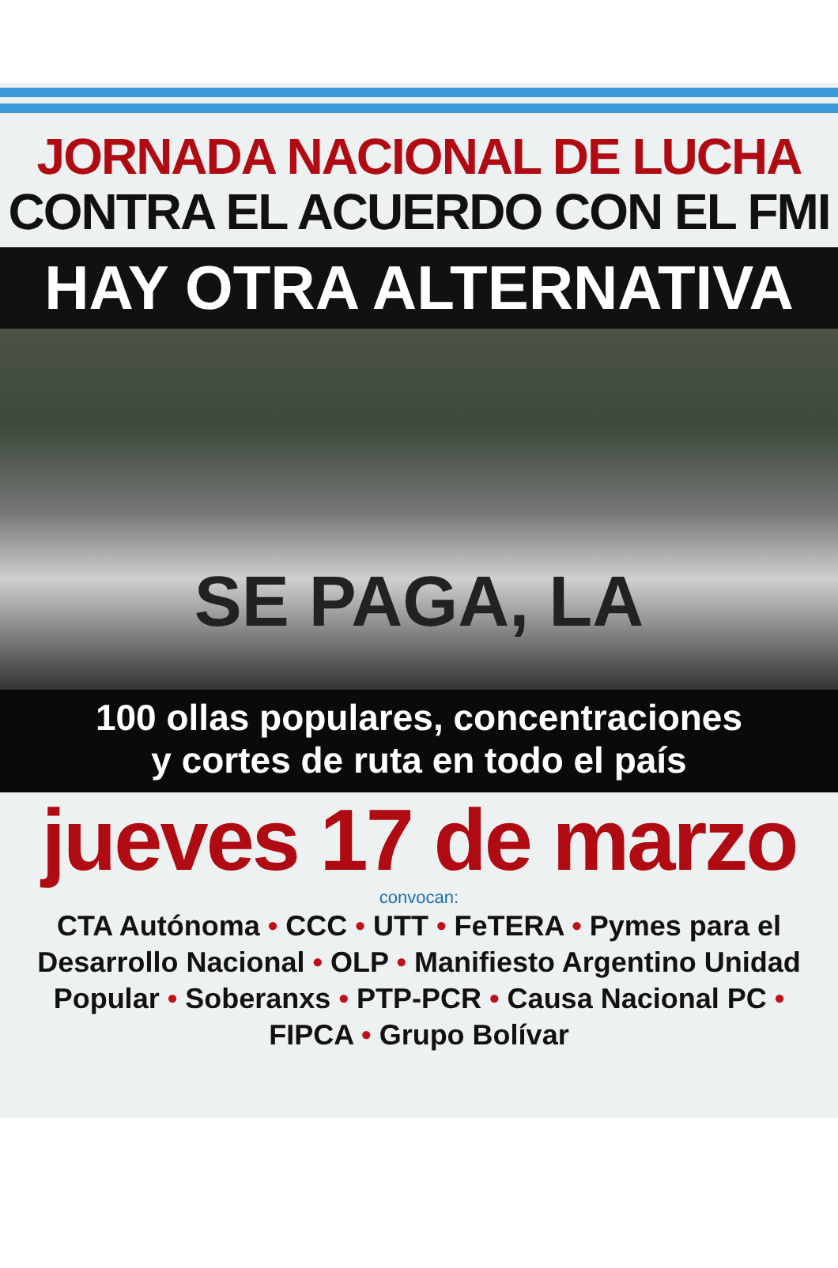JORNADA NACIONAL DE LUCHA
CONTRA EL ACUERDO CON EL FMI
HAY OTRA ALTERNATIVA
SE PAGA, LA
100 ollas populares, concentraciones
y cortes de ruta en todo el país
jueves 17 de marzo
convocan:
CTA Autónoma • CCC • UTT • FeTERA • Pymes para el Desarrollo Nacional • OLP • Manifiesto Argentino Unidad Popular • Soberanxs • PTP-PCR • Causa Nacional PC • FIPCA • Grupo Bolívar